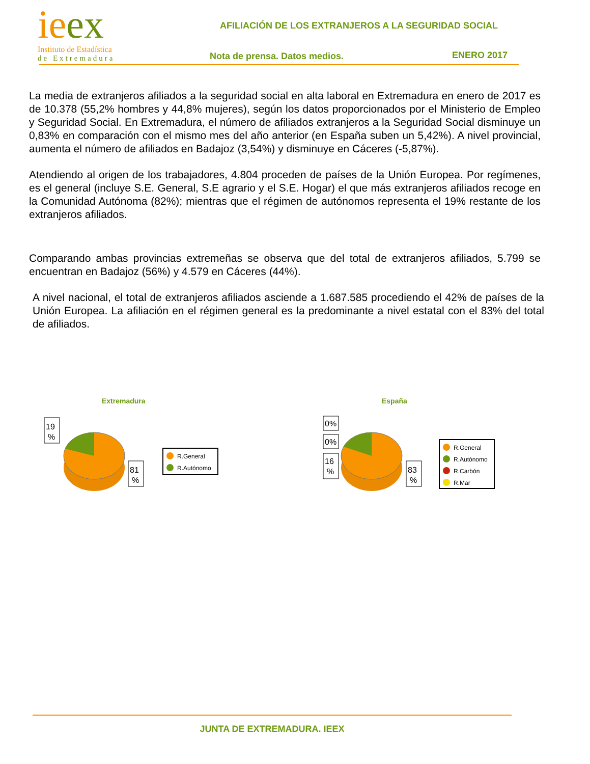ie ex
Instituto de Estadística
de Extremadura
AFILIACIÓN DE LOS EXTRANJEROS A LA SEGURIDAD SOCIAL
Nota de prensa. Datos medios. ENERO 2017
La media de extranjeros afiliados a la seguridad social en alta laboral en Extremadura en enero de 2017 es de 10.378 (55,2% hombres y 44,8% mujeres), según los datos proporcionados por el Ministerio de Empleo y Seguridad Social. En Extremadura, el número de afiliados extranjeros a la Seguridad Social disminuye un 0,83% en comparación con el mismo mes del año anterior (en España suben un 5,42%). A nivel provincial, aumenta el número de afiliados en Badajoz (3,54%) y disminuye en Cáceres (-5,87%).
Atendiendo al origen de los trabajadores, 4.804 proceden de países de la Unión Europea. Por regímenes, es el general (incluye S.E. General, S.E agrario y el S.E. Hogar) el que más extranjeros afiliados recoge en la Comunidad Autónoma (82%); mientras que el régimen de autónomos representa el 19% restante de los extranjeros afiliados.
Comparando ambas provincias extremeñas se observa que del total de extranjeros afiliados, 5.799 se encuentran en Badajoz (56%) y 4.579 en Cáceres (44%).
A nivel nacional, el total de extranjeros afiliados asciende a 1.687.585 procediendo el 42% de países de la Unión Europea. La afiliación en el régimen general es la predominante a nivel estatal con el 83% del total de afiliados.
Extremadura
19
%
81
%
R.General
R.Autónomo
España
0%
0%
16
%
83
%
R.General
R.Autónomo
R.Carbón
R.Mar
JUNTA DE EXTREMADURA. IEEX